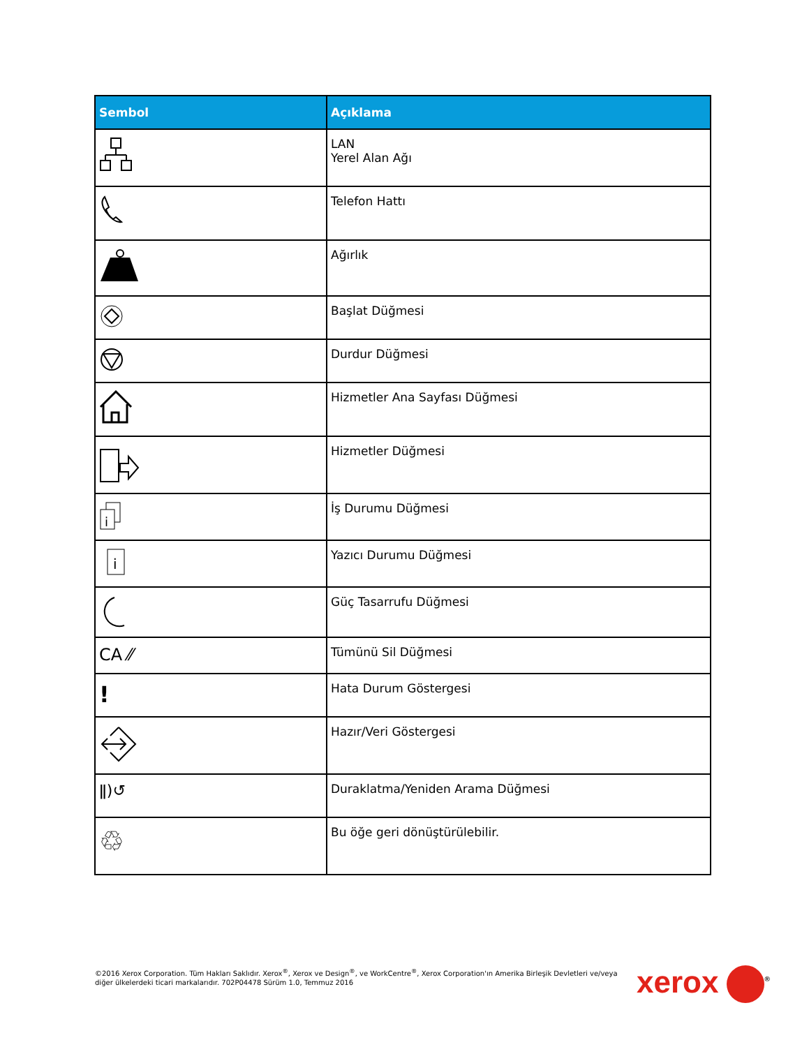| Sembol | Açıklama |
| --- | --- |
| | LAN Yerel Alan Ağı |
| | Telefon Hattı |
| | Ağırlık |
| | Başlat Düğmesi |
| | Durdur Düğmesi |
| | Hizmetler Ana Sayfası Düğmesi |
| | Hizmetler Düğmesi |
| i | İş Durumu Düğmesi |
| i | Yazıcı Durumu Düğmesi |
| | Güç Tasarrufu Düğmesi |
| CA ⁄⁄ | Tümünü Sil Düğmesi |
| ! | Hata Durum Göstergesi |
| | Hazır/Veri Göstergesi |
| ǁ)↺ | Duraklatma/Yeniden Arama Düğmesi |
| ♲ | Bu öğe geri dönüştürülebilir. |
©2016 Xerox Corporation. Tüm Hakları Saklıdır. Xerox<sup>®</sup>, Xerox ve Design<sup>®</sup>, ve WorkCentre<sup>®</sup>, Xerox Corporation'ın Amerika Birleşik Devletleri ve/veya diğer ülkelerdeki ticari markalarıdır. 702P04478 Sürüm 1.0, Temmuz 2016
xerox<sup>®</sup>